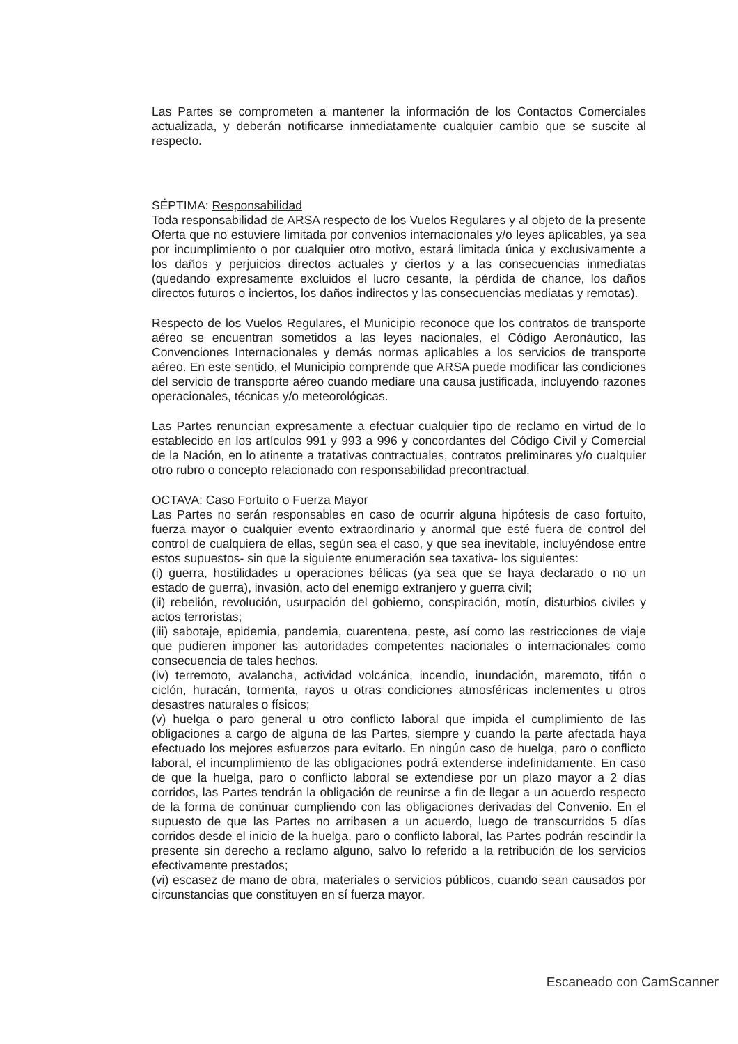Las Partes se comprometen a mantener la información de los Contactos Comerciales actualizada, y deberán notificarse inmediatamente cualquier cambio que se suscite al respecto.
SÉPTIMA: Responsabilidad
Toda responsabilidad de ARSA respecto de los Vuelos Regulares y al objeto de la presente Oferta que no estuviere limitada por convenios internacionales y/o leyes aplicables, ya sea por incumplimiento o por cualquier otro motivo, estará limitada única y exclusivamente a los daños y perjuicios directos actuales y ciertos y a las consecuencias inmediatas (quedando expresamente excluidos el lucro cesante, la pérdida de chance, los daños directos futuros o inciertos, los daños indirectos y las consecuencias mediatas y remotas).
Respecto de los Vuelos Regulares, el Municipio reconoce que los contratos de transporte aéreo se encuentran sometidos a las leyes nacionales, el Código Aeronáutico, las Convenciones Internacionales y demás normas aplicables a los servicios de transporte aéreo. En este sentido, el Municipio comprende que ARSA puede modificar las condiciones del servicio de transporte aéreo cuando mediare una causa justificada, incluyendo razones operacionales, técnicas y/o meteorológicas.
Las Partes renuncian expresamente a efectuar cualquier tipo de reclamo en virtud de lo establecido en los artículos 991 y 993 a 996 y concordantes del Código Civil y Comercial de la Nación, en lo atinente a tratativas contractuales, contratos preliminares y/o cualquier otro rubro o concepto relacionado con responsabilidad precontractual.
OCTAVA: Caso Fortuito o Fuerza Mayor
Las Partes no serán responsables en caso de ocurrir alguna hipótesis de caso fortuito, fuerza mayor o cualquier evento extraordinario y anormal que esté fuera de control del control de cualquiera de ellas, según sea el caso, y que sea inevitable, incluyéndose entre estos supuestos- sin que la siguiente enumeración sea taxativa- los siguientes:
(i) guerra, hostilidades u operaciones bélicas (ya sea que se haya declarado o no un estado de guerra), invasión, acto del enemigo extranjero y guerra civil;
(ii) rebelión, revolución, usurpación del gobierno, conspiración, motín, disturbios civiles y actos terroristas;
(iii) sabotaje, epidemia, pandemia, cuarentena, peste, así como las restricciones de viaje que pudieren imponer las autoridades competentes nacionales o internacionales como consecuencia de tales hechos.
(iv) terremoto, avalancha, actividad volcánica, incendio, inundación, maremoto, tifón o ciclón, huracán, tormenta, rayos u otras condiciones atmosféricas inclementes u otros desastres naturales o físicos;
(v) huelga o paro general u otro conflicto laboral que impida el cumplimiento de las obligaciones a cargo de alguna de las Partes, siempre y cuando la parte afectada haya efectuado los mejores esfuerzos para evitarlo. En ningún caso de huelga, paro o conflicto laboral, el incumplimiento de las obligaciones podrá extenderse indefinidamente. En caso de que la huelga, paro o conflicto laboral se extendiese por un plazo mayor a 2 días corridos, las Partes tendrán la obligación de reunirse a fin de llegar a un acuerdo respecto de la forma de continuar cumpliendo con las obligaciones derivadas del Convenio. En el supuesto de que las Partes no arribasen a un acuerdo, luego de transcurridos 5 días corridos desde el inicio de la huelga, paro o conflicto laboral, las Partes podrán rescindir la presente sin derecho a reclamo alguno, salvo lo referido a la retribución de los servicios efectivamente prestados;
(vi) escasez de mano de obra, materiales o servicios públicos, cuando sean causados por circunstancias que constituyen en sí fuerza mayor.
Escaneado con CamScanner